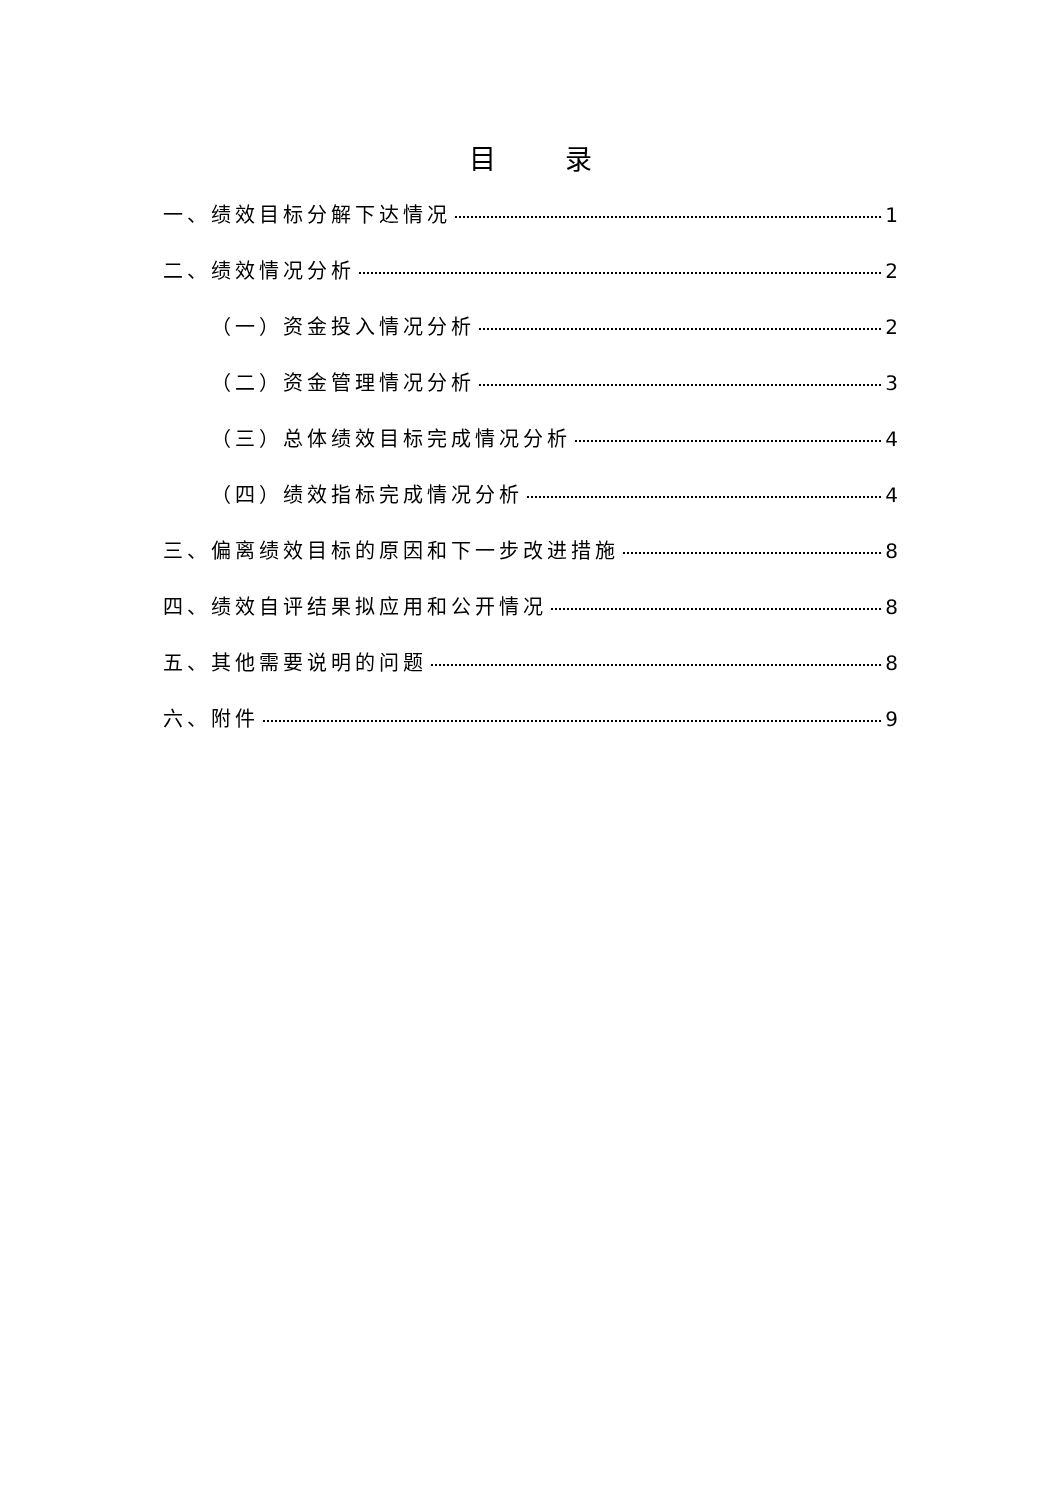目 录
一、绩效目标分解下达情况 1
二、绩效情况分析 2
（一）资金投入情况分析 2
（二）资金管理情况分析 3
（三）总体绩效目标完成情况分析 4
（四）绩效指标完成情况分析 4
三、偏离绩效目标的原因和下一步改进措施 8
四、绩效自评结果拟应用和公开情况 8
五、其他需要说明的问题 8
六、附件 9